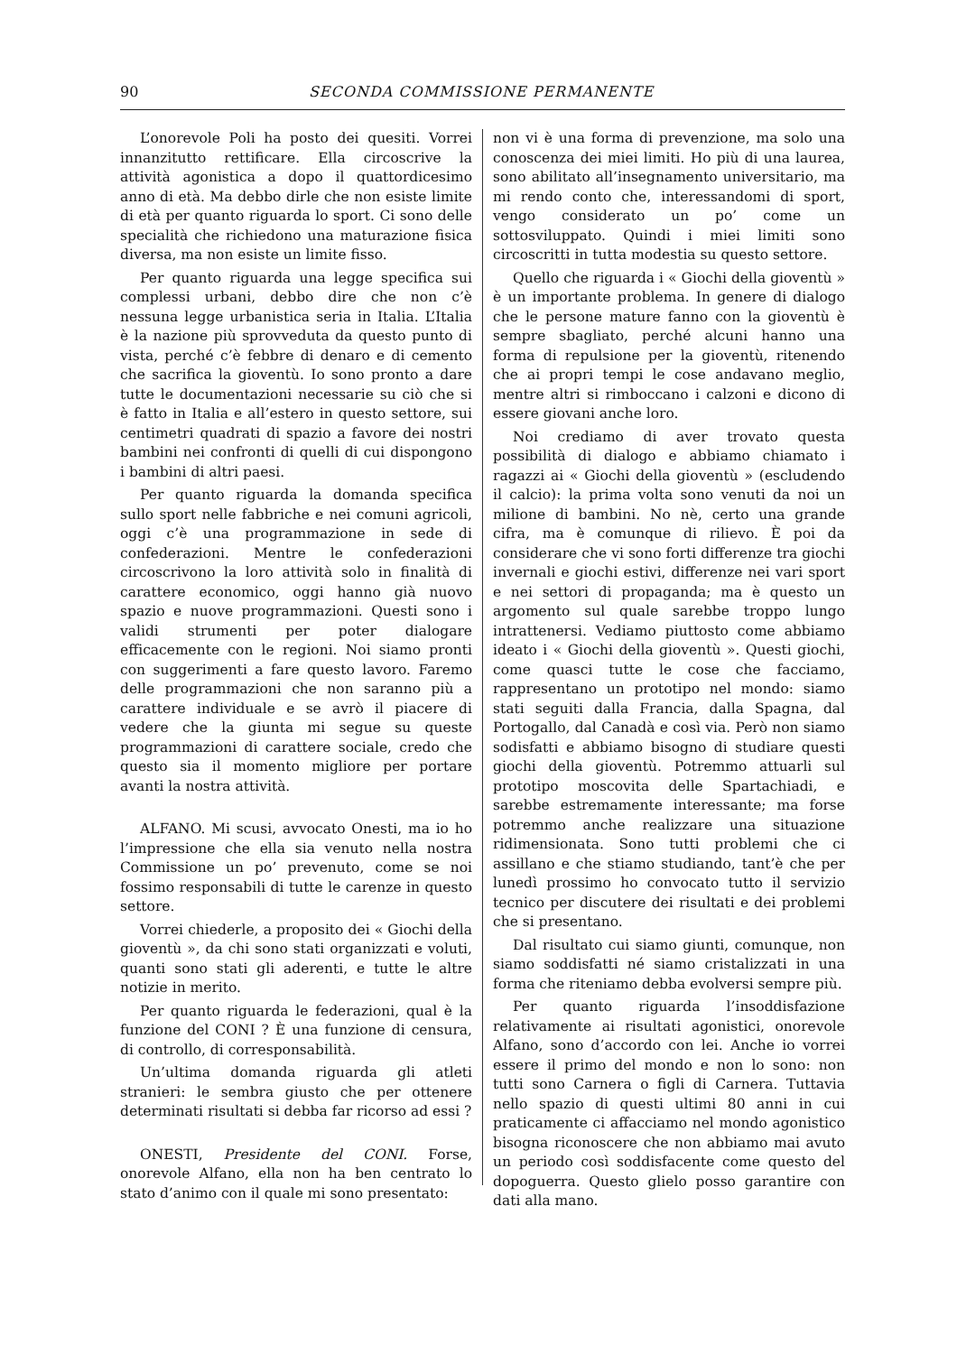90 SECONDA COMMISSIONE PERMANENTE
L’onorevole Poli ha posto dei quesiti. Vorrei innanzitutto rettificare. Ella circoscrive la attività agonistica a dopo il quattordicesimo anno di età. Ma debbo dirle che non esiste limite di età per quanto riguarda lo sport. Ci sono delle specialità che richiedono una maturazione fisica diversa, ma non esiste un limite fisso.
Per quanto riguarda una legge specifica sui complessi urbani, debbo dire che non c’è nessuna legge urbanistica seria in Italia. L’Italia è la nazione più sprovveduta da questo punto di vista, perché c’è febbre di denaro e di cemento che sacrifica la gioventù. Io sono pronto a dare tutte le documentazioni necessarie su ciò che si è fatto in Italia e all’estero in questo settore, sui centimetri quadrati di spazio a favore dei nostri bambini nei confronti di quelli di cui dispongono i bambini di altri paesi.
Per quanto riguarda la domanda specifica sullo sport nelle fabbriche e nei comuni agricoli, oggi c’è una programmazione in sede di confederazioni. Mentre le confederazioni circoscrivono la loro attività solo in finalità di carattere economico, oggi hanno già nuovo spazio e nuove programmazioni. Questi sono i validi strumenti per poter dialogare efficacemente con le regioni. Noi siamo pronti con suggerimenti a fare questo lavoro. Faremo delle programmazioni che non saranno più a carattere individuale e se avrò il piacere di vedere che la giunta mi segue su queste programmazioni di carattere sociale, credo che questo sia il momento migliore per portare avanti la nostra attività.
ALFANO. Mi scusi, avvocato Onesti, ma io ho l’impressione che ella sia venuto nella nostra Commissione un po’ prevenuto, come se noi fossimo responsabili di tutte le carenze in questo settore.
Vorrei chiederle, a proposito dei « Giochi della gioventù », da chi sono stati organizzati e voluti, quanti sono stati gli aderenti, e tutte le altre notizie in merito.
Per quanto riguarda le federazioni, qual è la funzione del CONI ? È una funzione di censura, di controllo, di corresponsabilità.
Un’ultima domanda riguarda gli atleti stranieri: le sembra giusto che per ottenere determinati risultati si debba far ricorso ad essi ?
ONESTI, Presidente del CONI. Forse, onorevole Alfano, ella non ha ben centrato lo stato d’animo con il quale mi sono presentato:
non vi è una forma di prevenzione, ma solo una conoscenza dei miei limiti. Ho più di una laurea, sono abilitato all’insegnamento universitario, ma mi rendo conto che, interessandomi di sport, vengo considerato un po’ come un sottosviluppato. Quindi i miei limiti sono circoscritti in tutta modestia su questo settore.
Quello che riguarda i « Giochi della gioventù » è un importante problema. In genere di dialogo che le persone mature fanno con la gioventù è sempre sbagliato, perché alcuni hanno una forma di repulsione per la gioventù, ritenendo che ai propri tempi le cose andavano meglio, mentre altri si rimboccano i calzoni e dicono di essere giovani anche loro.
Noi crediamo di aver trovato questa possibilità di dialogo e abbiamo chiamato i ragazzi ai « Giochi della gioventù » (escludendo il calcio): la prima volta sono venuti da noi un milione di bambini. No nè, certo una grande cifra, ma è comunque di rilievo. È poi da considerare che vi sono forti differenze tra giochi invernali e giochi estivi, differenze nei vari sport e nei settori di propaganda; ma è questo un argomento sul quale sarebbe troppo lungo intrattenersi. Vediamo piuttosto come abbiamo ideato i « Giochi della gioventù ». Questi giochi, come quasci tutte le cose che facciamo, rappresentano un prototipo nel mondo: siamo stati seguiti dalla Francia, dalla Spagna, dal Portogallo, dal Canadà e così via. Però non siamo sodisfatti e abbiamo bisogno di studiare questi giochi della gioventù. Potremmo attuarli sul prototipo moscovita delle Spartachiadi, e sarebbe estremamente interessante; ma forse potremmo anche realizzare una situazione ridimensionata. Sono tutti problemi che ci assillano e che stiamo studiando, tant’è che per lunedì prossimo ho convocato tutto il servizio tecnico per discutere dei risultati e dei problemi che si presentano.
Dal risultato cui siamo giunti, comunque, non siamo soddisfatti né siamo cristalizzati in una forma che riteniamo debba evolversi sempre più.
Per quanto riguarda l’insoddisfazione relativamente ai risultati agonistici, onorevole Alfano, sono d’accordo con lei. Anche io vorrei essere il primo del mondo e non lo sono: non tutti sono Carnera o figli di Carnera. Tuttavia nello spazio di questi ultimi 80 anni in cui praticamente ci affacciamo nel mondo agonistico bisogna riconoscere che non abbiamo mai avuto un periodo così soddisfacente come questo del dopoguerra. Questo glielo posso garantire con dati alla mano.